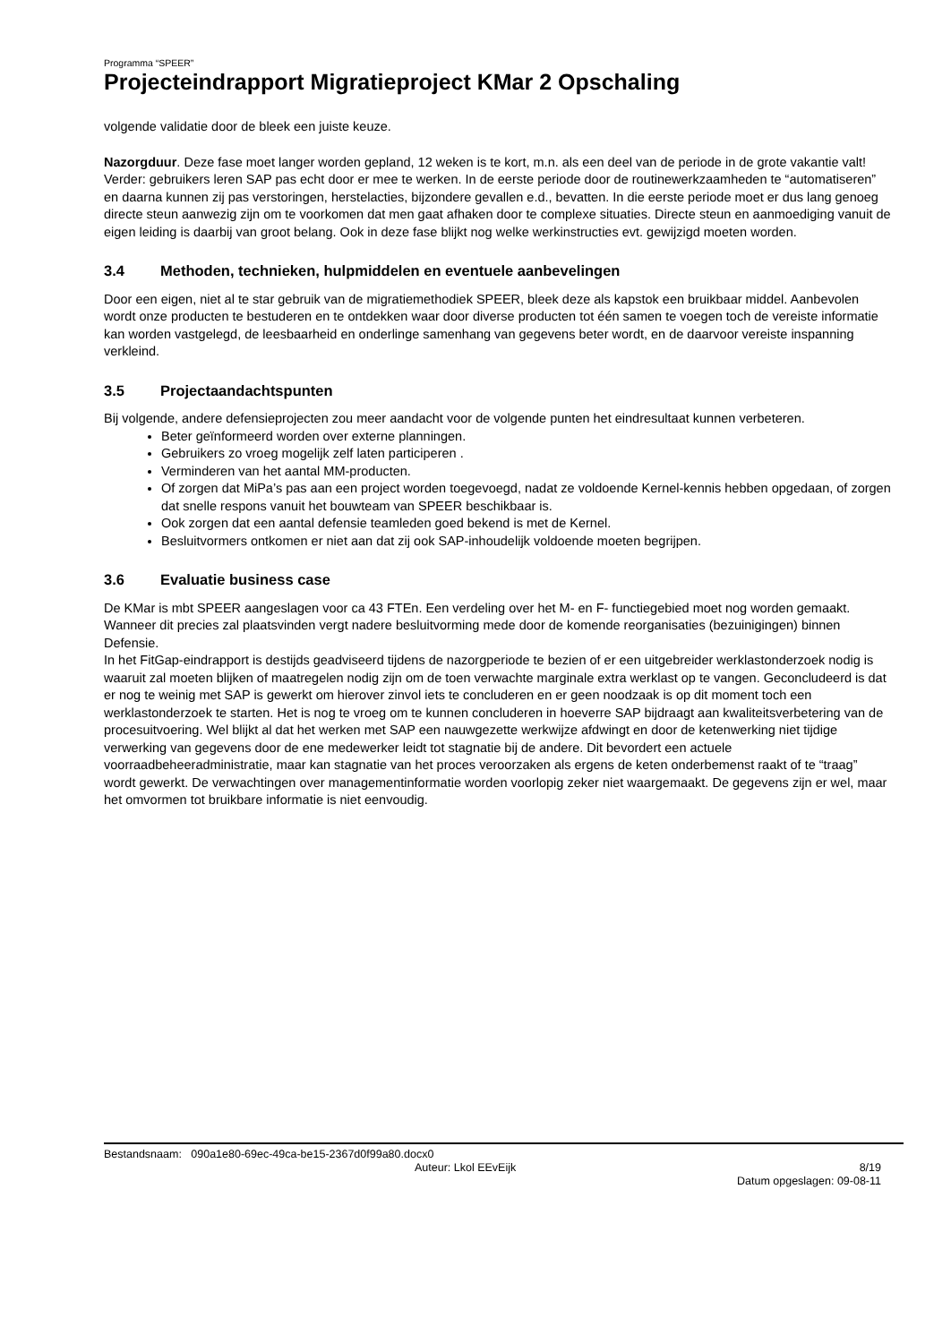Programma “SPEER”
Projecteindrapport Migratieproject KMar 2 Opschaling
volgende validatie door de bleek een juiste keuze.
Nazorgduur. Deze fase moet langer worden gepland, 12 weken is te kort, m.n. als een deel van de periode in de grote vakantie valt! Verder: gebruikers leren SAP pas echt door er mee te werken. In de eerste periode door de routinewerkzaamheden te “automatiseren” en daarna kunnen zij pas verstoringen, herstelacties, bijzondere gevallen e.d., bevatten. In die eerste periode moet er dus lang genoeg directe steun aanwezig zijn om te voorkomen dat men gaat afhaken door te complexe situaties. Directe steun en aanmoediging vanuit de eigen leiding is daarbij van groot belang. Ook in deze fase blijkt nog welke werkinstructies evt. gewijzigd moeten worden.
3.4 Methoden, technieken, hulpmiddelen en eventuele aanbevelingen
Door een eigen, niet al te star gebruik van de migratiemethodiek SPEER, bleek deze als kapstok een bruikbaar middel. Aanbevolen wordt onze producten te bestuderen en te ontdekken waar door diverse producten tot één samen te voegen toch de vereiste informatie kan worden vastgelegd, de leesbaarheid en onderlinge samenhang van gegevens beter wordt, en de daarvoor vereiste inspanning verkleind.
3.5 Projectaandachtspunten
Bij volgende, andere defensieprojecten zou meer aandacht voor de volgende punten het eindresultaat kunnen verbeteren.
Beter geïnformeerd worden over externe planningen.
Gebruikers zo vroeg mogelijk zelf laten participeren .
Verminderen van het aantal MM-producten.
Of zorgen dat MiPa’s pas aan een project worden toegevoegd, nadat ze voldoende Kernel-kennis hebben opgedaan, of zorgen dat snelle respons vanuit het bouwteam van SPEER beschikbaar is.
Ook zorgen dat een aantal defensie teamleden goed bekend is met de Kernel.
Besluitvormers ontkomen er niet aan dat zij ook SAP-inhoudelijk voldoende moeten begrijpen.
3.6 Evaluatie business case
De KMar is mbt SPEER aangeslagen voor ca 43 FTEn. Een verdeling over het M- en F- functiegebied moet nog worden gemaakt. Wanneer dit precies zal plaatsvinden vergt nadere besluitvorming mede door de komende reorganisaties (bezuinigingen) binnen Defensie.
In het FitGap-eindrapport is destijds geadviseerd tijdens de nazorgperiode te bezien of er een uitgebreider werklastonderzoek nodig is waaruit zal moeten blijken of maatregelen nodig zijn om de toen verwachte marginale extra werklast op te vangen. Geconcludeerd is dat er nog te weinig met SAP is gewerkt om hierover zinvol iets te concluderen en er geen noodzaak is op dit moment toch een werklastonderzoek te starten. Het is nog te vroeg om te kunnen concluderen in hoeverre SAP bijdraagt aan kwaliteitsverbetering van de procesuitvoering. Wel blijkt al dat het werken met SAP een nauwgezette werkwijze afdwingt en door de ketenwerking niet tijdige verwerking van gegevens door de ene medewerker leidt tot stagnatie bij de andere. Dit bevordert een actuele voorraadbeheeradministratie, maar kan stagnatie van het proces veroorzaken als ergens de keten onderbemenst raakt of te “traag” wordt gewerkt. De verwachtingen over managementinformatie worden voorlopig zeker niet waargemaakt. De gegevens zijn er wel, maar het omvormen tot bruikbare informatie is niet eenvoudig.
Bestandsnaam: 090a1e80-69ec-49ca-be15-2367d0f99a80.docx0
Auteur: Lkol EEvEijk 8/19
Datum opgeslagen: 09-08-11